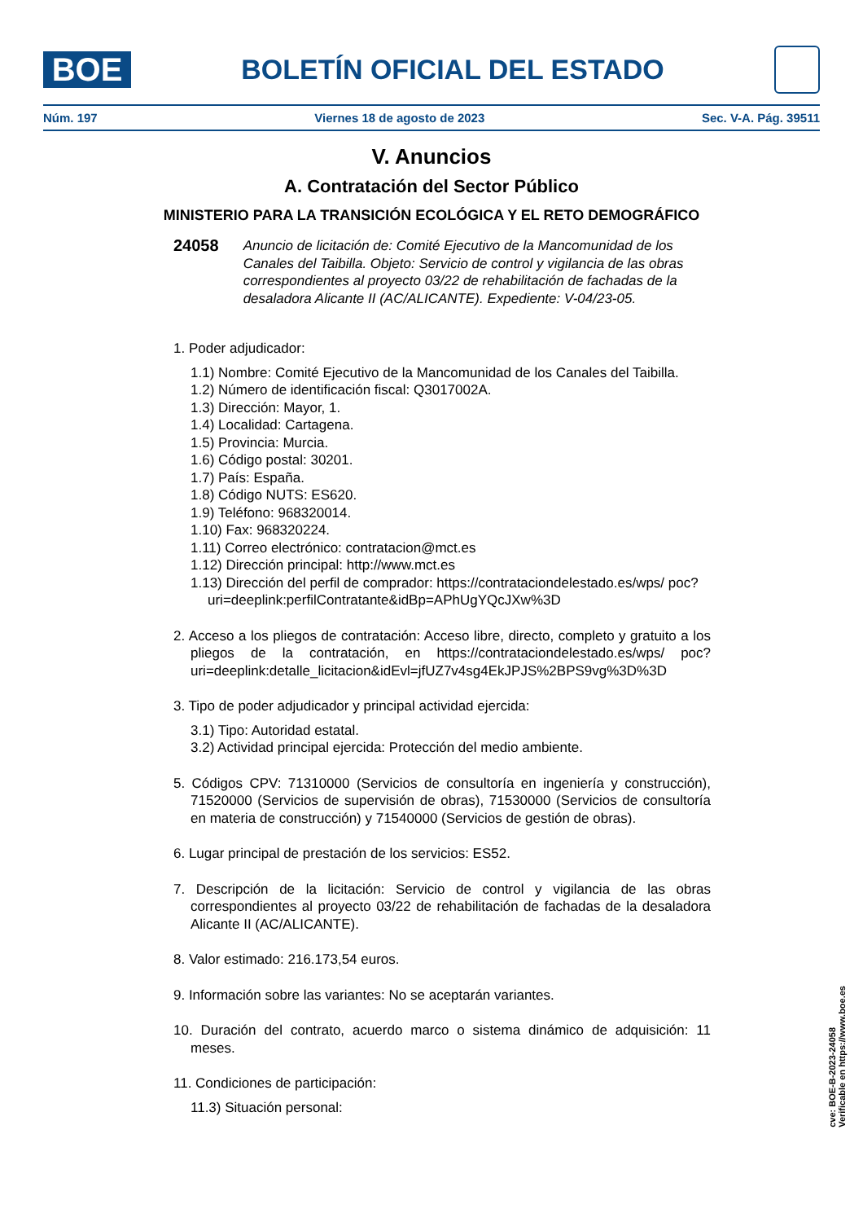BOE
BOLETÍN OFICIAL DEL ESTADO
Núm. 197 Viernes 18 de agosto de 2023 Sec. V-A. Pág. 39511
V. Anuncios
A. Contratación del Sector Público
MINISTERIO PARA LA TRANSICIÓN ECOLÓGICA Y EL RETO DEMOGRÁFICO
24058 Anuncio de licitación de: Comité Ejecutivo de la Mancomunidad de los Canales del Taibilla. Objeto: Servicio de control y vigilancia de las obras correspondientes al proyecto 03/22 de rehabilitación de fachadas de la desaladora Alicante II (AC/ALICANTE). Expediente: V-04/23-05.
1. Poder adjudicador:
1.1) Nombre: Comité Ejecutivo de la Mancomunidad de los Canales del Taibilla.
1.2) Número de identificación fiscal: Q3017002A.
1.3) Dirección: Mayor, 1.
1.4) Localidad: Cartagena.
1.5) Provincia: Murcia.
1.6) Código postal: 30201.
1.7) País: España.
1.8) Código NUTS: ES620.
1.9) Teléfono: 968320014.
1.10) Fax: 968320224.
1.11) Correo electrónico: contratacion@mct.es
1.12) Dirección principal: http://www.mct.es
1.13) Dirección del perfil de comprador: https://contrataciondelestado.es/wps/ poc?uri=deeplink:perfilContratante&idBp=APhUgYQcJXw%3D
2. Acceso a los pliegos de contratación: Acceso libre, directo, completo y gratuito a los pliegos de la contratación, en https://contrataciondelestado.es/wps/ poc?uri=deeplink:detalle_licitacion&idEvl=jfUZ7v4sg4EkJPJS%2BPS9vg%3D%3D
3. Tipo de poder adjudicador y principal actividad ejercida:
3.1) Tipo: Autoridad estatal.
3.2) Actividad principal ejercida: Protección del medio ambiente.
5. Códigos CPV: 71310000 (Servicios de consultoría en ingeniería y construcción), 71520000 (Servicios de supervisión de obras), 71530000 (Servicios de consultoría en materia de construcción) y 71540000 (Servicios de gestión de obras).
6. Lugar principal de prestación de los servicios: ES52.
7. Descripción de la licitación: Servicio de control y vigilancia de las obras correspondientes al proyecto 03/22 de rehabilitación de fachadas de la desaladora Alicante II (AC/ALICANTE).
8. Valor estimado: 216.173,54 euros.
9. Información sobre las variantes: No se aceptarán variantes.
10. Duración del contrato, acuerdo marco o sistema dinámico de adquisición: 11 meses.
11. Condiciones de participación:
11.3) Situación personal:
cve: BOE-B-2023-24058
Verificable en https://www.boe.es